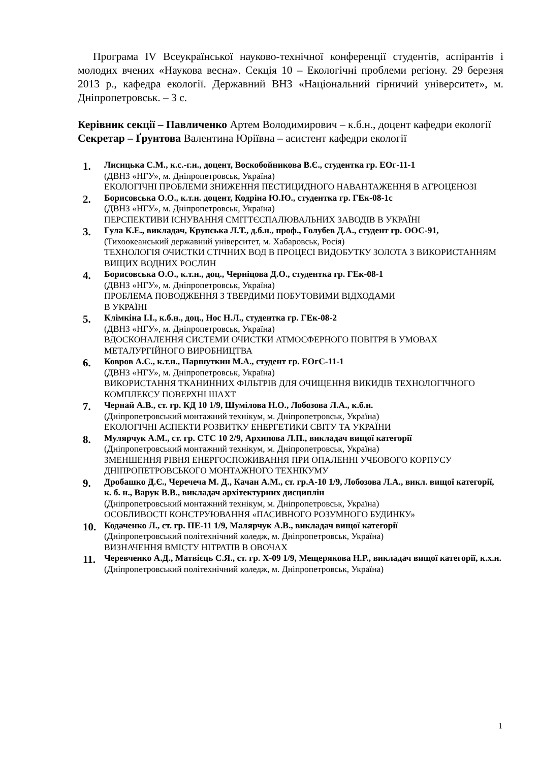Програма IV Всеукраїнської науково-технічної конференції студентів, аспірантів і молодих вчених «Наукова весна». Секція 10 – Екологічні проблеми регіону. 29 березня 2013 р., кафедра екології. Державний ВНЗ «Національний гірничий університет», м. Дніпропетровськ. – 3 с.
Керівник секції – Павличенко Артем Володимирович – к.б.н., доцент кафедри екології
Секретар – Ґрунтова Валентина Юріївна – асистент кафедри екології
1.
Лисицька С.М., к.с.-г.н., доцент, Воскобойникова В.Є., студентка гр. ЕОг-11-1
(ДВНЗ «НГУ», м. Дніпропетровськ, Україна)
ЕКОЛОГІЧНІ ПРОБЛЕМИ ЗНИЖЕННЯ ПЕСТИЦИДНОГО НАВАНТАЖЕННЯ В АГРОЦЕНОЗІ
2.
Борисовська О.О., к.т.н. доцент, Кодріна Ю.Ю., студентка гр. ГЕк-08-1с
(ДВНЗ «НГУ», м. Дніпропетровськ, Україна)
ПЕРСПЕКТИВИ ІСНУВАННЯ СМІТТЄСПАЛЮВАЛЬНИХ ЗАВОДІВ В УКРАЇНІ
3.
Гула К.Е., викладач, Крупська Л.Т., д.б.н., проф., Голубев Д.А., студент гр. ООС-91,
(Тихоокеанський державний університет, м. Хабаровськ, Росія)
ТЕХНОЛОГІЯ ОЧИСТКИ СТІЧНИХ ВОД В ПРОЦЕСІ ВИДОБУТКУ ЗОЛОТА З ВИКОРИСТАННЯМ ВИЩИХ ВОДНИХ РОСЛИН
4.
Борисовська О.О., к.т.н., доц., Черніцова Д.О., студентка гр. ГЕк-08-1
(ДВНЗ «НГУ», м. Дніпропетровськ, Україна)
ПРОБЛЕМА ПОВОДЖЕННЯ З ТВЕРДИМИ ПОБУТОВИМИ ВІДХОДАМИ
В УКРАЇНІ
5.
Клімкіна І.І., к.б.н., доц., Нос Н.Л., студентка гр. ГЕк-08-2
(ДВНЗ «НГУ», м. Дніпропетровськ, Україна)
ВДОСКОНАЛЕННЯ СИСТЕМИ ОЧИСТКИ АТМОСФЕРНОГО ПОВІТРЯ В УМОВАХ МЕТАЛУРГІЙНОГО ВИРОБНИЦТВА
6.
Ковров А.С., к.т.н., Паршуткин М.А., студент гр. ЕОгС-11-1
(ДВНЗ «НГУ», м. Дніпропетровськ, Україна)
ВИКОРИСТАННЯ ТКАНИННИХ ФІЛЬТРІВ ДЛЯ ОЧИЩЕННЯ ВИКИДІВ ТЕХНОЛОГІЧНОГО КОМПЛЕКСУ ПОВЕРХНІ ШАХТ
7.
Чернай А.В., ст. гр. КД 10 1/9, Шумілова Н.О., Лобозова Л.А., к.б.н.
(Дніпропетровський монтажний технікум, м. Дніпропетровськ, Україна)
ЕКОЛОГІЧНІ АСПЕКТИ РОЗВИТКУ ЕНЕРГЕТИКИ СВІТУ ТА УКРАЇНИ
8.
Мулярчук А.М., ст. гр. СТС 10 2/9, Архипова Л.П., викладач вищої категорії
(Дніпропетровський монтажний технікум, м. Дніпропетровськ, Україна)
ЗМЕНШЕННЯ РІВНЯ ЕНЕРГОСПОЖИВАННЯ ПРИ ОПАЛЕННІ УЧБОВОГО КОРПУСУ ДНІПРОПЕТРОВСЬКОГО МОНТАЖНОГО ТЕХНІКУМУ
9.
Дробашко Д.Є., Черечеча М. Д., Качан А.М., ст. гр.А-10 1/9, Лобозова Л.А., викл. вищої категорії, к. б. н., Варук В.В., викладач архітектурних дисциплін
(Дніпропетровський монтажний технікум, м. Дніпропетровськ, Україна)
ОСОБЛИВОСТІ КОНСТРУЮВАННЯ «ПАСИВНОГО РОЗУМНОГО БУДИНКУ»
10.
Кодаченко Л., ст. гр. ПЕ-11 1/9, Малярчук А.В., викладач вищої категорії
(Дніпропетровський політехнічний коледж, м. Дніпропетровськ, Україна)
ВИЗНАЧЕННЯ ВМІСТУ НІТРАТІВ В ОВОЧАХ
11.
Черевченко А.Д., Матвієць С.Я., ст. гр. Х-09 1/9, Мещерякова Н.Р., викладач вищої категорії, к.х.н.
(Дніпропетровський політехнічний коледж, м. Дніпропетровськ, Україна)
1